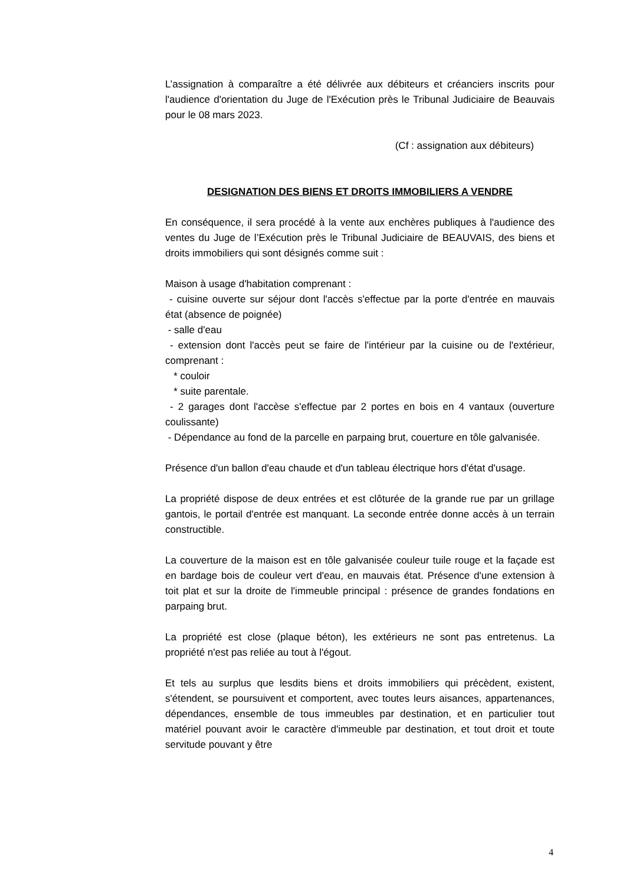L’assignation à comparaître a été délivrée aux débiteurs et créanciers inscrits pour l'audience d'orientation du Juge de l'Exécution près le Tribunal Judiciaire de Beauvais pour le 08 mars 2023.
(Cf : assignation aux débiteurs)
DESIGNATION DES BIENS ET DROITS IMMOBILIERS A VENDRE
En conséquence, il sera procédé à la vente aux enchères publiques à l'audience des ventes du Juge de l’Exécution près le Tribunal Judiciaire de BEAUVAIS, des biens et droits immobiliers qui sont désignés comme suit :
Maison à usage d'habitation comprenant :
- cuisine ouverte sur séjour dont l'accès s'effectue par la porte d'entrée en mauvais état (absence de poignée)
- salle d'eau
- extension dont l'accès peut se faire de l'intérieur par la cuisine ou de l'extérieur, comprenant :
* couloir
* suite parentale.
- 2 garages dont l'accèse s'effectue par 2 portes en bois en 4 vantaux (ouverture coulissante)
- Dépendance au fond de la parcelle en parpaing brut, couerture en tôle galvanisée.
Présence d'un ballon d'eau chaude et d'un tableau électrique hors d'état d'usage.
La propriété dispose de deux entrées et est clôturée de la grande rue par un grillage gantois, le portail d'entrée est manquant. La seconde entrée donne accès à un terrain constructible.
La couverture de la maison est en tôle galvanisée couleur tuile rouge et la façade est en bardage bois de couleur vert d'eau, en mauvais état. Présence d'une extension à toit plat et sur la droite de l'immeuble principal : présence de grandes fondations en parpaing brut.
La propriété est close (plaque béton), les extérieurs ne sont pas entretenus. La propriété n'est pas reliée au tout à l'égout.
Et tels au surplus que lesdits biens et droits immobiliers qui précèdent, existent, s'étendent, se poursuivent et comportent, avec toutes leurs aisances, appartenances, dépendances, ensemble de tous immeubles par destination, et en particulier tout matériel pouvant avoir le caractère d'immeuble par destination, et tout droit et toute servitude pouvant y être
4